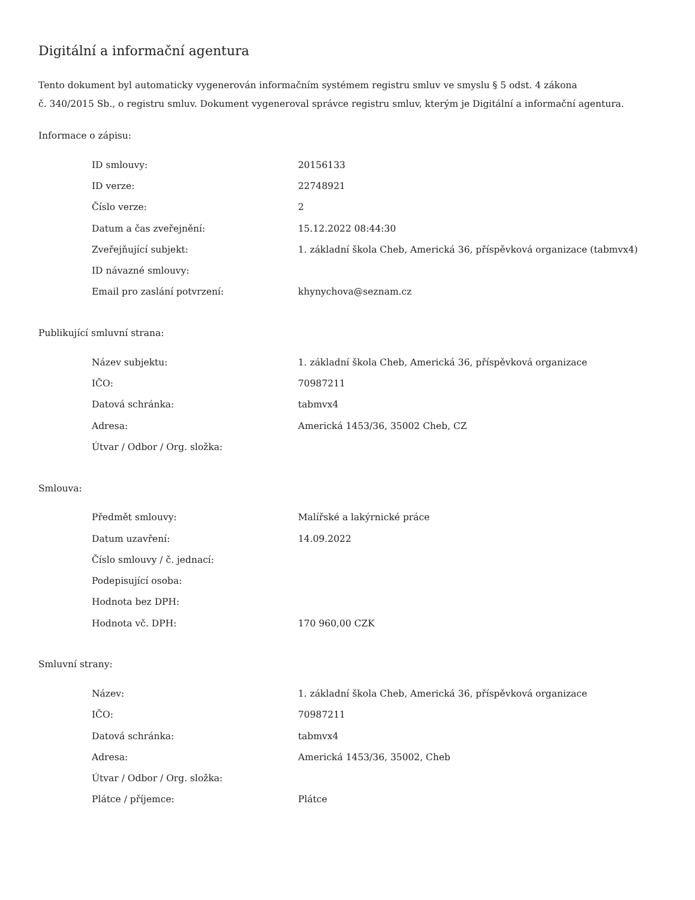Digitální a informační agentura
Tento dokument byl automaticky vygenerován informačním systémem registru smluv ve smyslu § 5 odst. 4 zákona
č. 340/2015 Sb., o registru smluv. Dokument vygeneroval správce registru smluv, kterým je Digitální a informační agentura.
Informace o zápisu:
| ID smlouvy: | 20156133 |
| ID verze: | 22748921 |
| Číslo verze: | 2 |
| Datum a čas zveřejnění: | 15.12.2022 08:44:30 |
| Zveřejňující subjekt: | 1. základní škola Cheb, Americká 36, příspěvková organizace (tabmvx4) |
| ID návazné smlouvy: | |
| Email pro zaslání potvrzení: | khynychova@seznam.cz |
Publikující smluvní strana:
| Název subjektu: | 1. základní škola Cheb, Americká 36, příspěvková organizace |
| IČO: | 70987211 |
| Datová schránka: | tabmvx4 |
| Adresa: | Americká 1453/36, 35002 Cheb, CZ |
| Útvar / Odbor / Org. složka: | |
Smlouva:
| Předmět smlouvy: | Malířské a lakýrnické práce |
| Datum uzavření: | 14.09.2022 |
| Číslo smlouvy / č. jednací: | |
| Podepisující osoba: | |
| Hodnota bez DPH: | |
| Hodnota vč. DPH: | 170 960,00 CZK |
Smluvní strany:
| Název: | 1. základní škola Cheb, Americká 36, příspěvková organizace |
| IČO: | 70987211 |
| Datová schránka: | tabmvx4 |
| Adresa: | Americká 1453/36, 35002, Cheb |
| Útvar / Odbor / Org. složka: | |
| Plátce / příjemce: | Plátce |